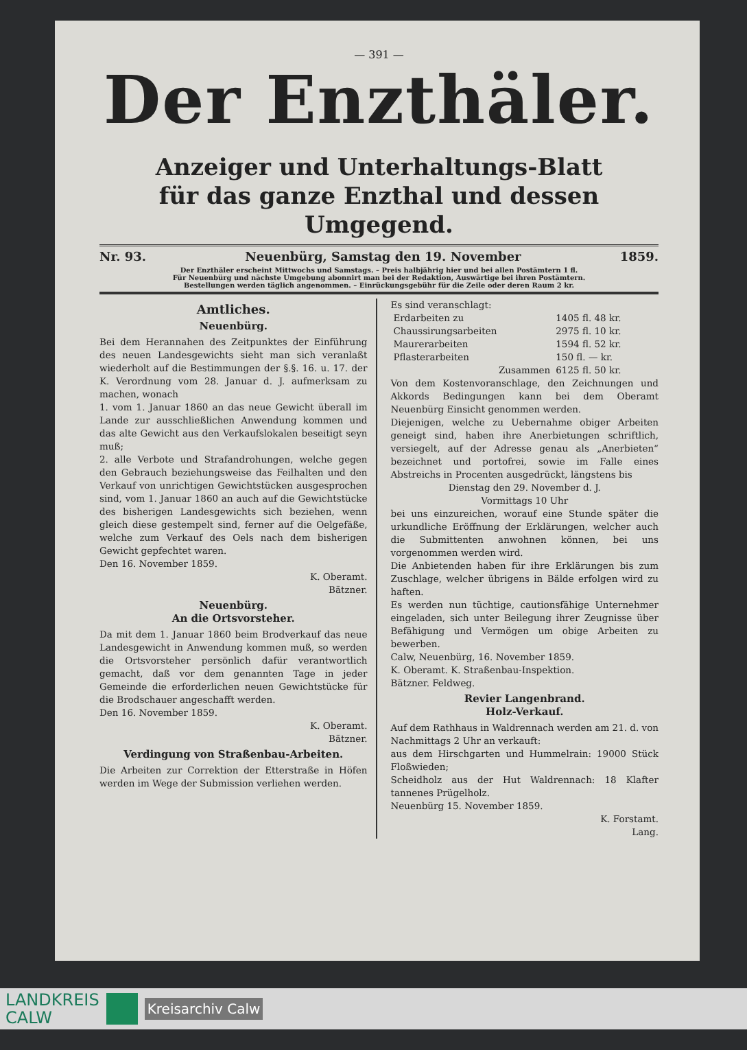— 391 —
Der Enzthäler.
Anzeiger und Unterhaltungs-Blatt
für das ganze Enzthal und dessen Umgegend.
Nr. 93. Neuenbürg, Samstag den 19. November 1859.
Der Enzthäler erscheint Mittwochs und Samstags. – Preis halbjährig hier und bei allen Postämtern 1 fl.
Für Neuenbürg und nächste Umgebung abonnirt man bei der Redaktion, Auswärtige bei ihren Postämtern.
Bestellungen werden täglich angenommen. – Einrückungsgebühr für die Zeile oder deren Raum 2 kr.
Amtliches.
Neuenbürg.
Bei dem Herannahen des Zeitpunktes der Einführung des neuen Landesgewichts sieht man sich veranlaßt wiederholt auf die Bestimmungen der §.§. 16. u. 17. der K. Verordnung vom 28. Januar d. J. aufmerksam zu machen, wonach
1. vom 1. Januar 1860 an das neue Gewicht überall im Lande zur ausschließlichen Anwendung kommen und das alte Gewicht aus den Verkaufslokalen beseitigt seyn muß;
2. alle Verbote und Strafandrohungen, welche gegen den Gebrauch beziehungsweise das Feilhalten und den Verkauf von unrichtigen Gewichtstücken ausgesprochen sind, vom 1. Januar 1860 an auch auf die Gewichtstücke des bisherigen Landesgewichts sich beziehen, wenn gleich diese gestempelt sind, ferner auf die Oelgefäße, welche zum Verkauf des Oels nach dem bisherigen Gewicht gepfechtet waren.
Den 16. November 1859.
K. Oberamt.
Bätzner.
Neuenbürg.
An die Ortsvorsteher.
Da mit dem 1. Januar 1860 beim Brodverkauf das neue Landesgewicht in Anwendung kommen muß, so werden die Ortsvorsteher persönlich dafür verantwortlich gemacht, daß vor dem genannten Tage in jeder Gemeinde die erforderlichen neuen Gewichtstücke für die Brodschauer angeschafft werden.
Den 16. November 1859.
K. Oberamt.
Bätzner.
Verdingung von Straßenbau-Arbeiten.
Die Arbeiten zur Correktion der Etterstraße in Höfen werden im Wege der Submission verliehen werden.
Es sind veranschlagt:
| Erdarbeiten zu | 1405 fl. 48 kr. |
| Chaussirungsarbeiten | 2975 fl. 10 kr. |
| Maurerarbeiten | 1594 fl. 52 kr. |
| Pflasterarbeiten | 150 fl. — kr. |
| Zusammen | 6125 fl. 50 kr. |
Von dem Kostenvoranschlage, den Zeichnungen und Akkords Bedingungen kann bei dem Oberamt Neuenbürg Einsicht genommen werden.
Diejenigen, welche zu Uebernahme obiger Arbeiten geneigt sind, haben ihre Anerbietungen schriftlich, versiegelt, auf der Adresse genau als „Anerbieten“ bezeichnet und portofrei, sowie im Falle eines Abstreichs in Procenten ausgedrückt, längstens bis
Dienstag den 29. November d. J.
Vormittags 10 Uhr
bei uns einzureichen, worauf eine Stunde später die urkundliche Eröffnung der Erklärungen, welcher auch die Submittenten anwohnen können, bei uns vorgenommen werden wird.
Die Anbietenden haben für ihre Erklärungen bis zum Zuschlage, welcher übrigens in Bälde erfolgen wird zu haften.
Es werden nun tüchtige, cautionsfähige Unternehmer eingeladen, sich unter Beilegung ihrer Zeugnisse über Befähigung und Vermögen um obige Arbeiten zu bewerben.
Calw, Neuenbürg, 16. November 1859.
K. Oberamt. K. Straßenbau-Inspektion.
Bätzner. Feldweg.
Revier Langenbrand.
Holz-Verkauf.
Auf dem Rathhaus in Waldrennach werden am 21. d. von Nachmittags 2 Uhr an verkauft:
aus dem Hirschgarten und Hummelrain: 19000 Stück Floßwieden;
Scheidholz aus der Hut Waldrennach: 18 Klafter tannenes Prügelholz.
Neuenbürg 15. November 1859.
K. Forstamt.
Lang.
LANDKREIS
CALW
Kreisarchiv Calw